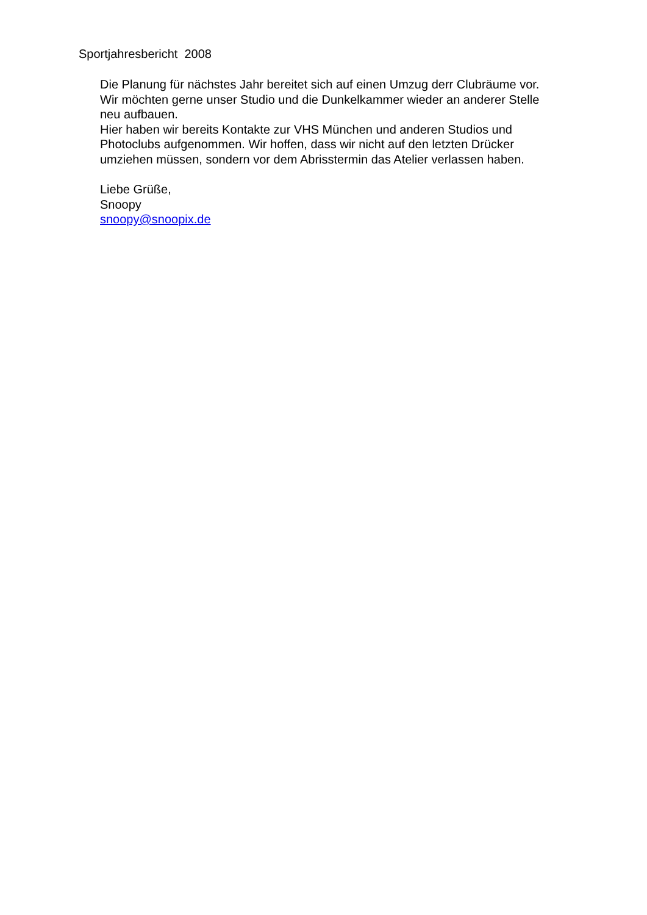Sportjahresbericht 2008
Die Planung für nächstes Jahr bereitet sich auf einen Umzug derr Clubräume vor.
Wir möchten gerne unser Studio und die Dunkelkammer wieder an anderer Stelle
neu aufbauen.
Hier haben wir bereits Kontakte zur VHS München und anderen Studios und
Photoclubs aufgenommen. Wir hoffen, dass wir nicht auf den letzten Drücker
umziehen müssen, sondern vor dem Abrisstermin das Atelier verlassen haben.
Liebe Grüße,
Snoopy
snoopy@snoopix.de